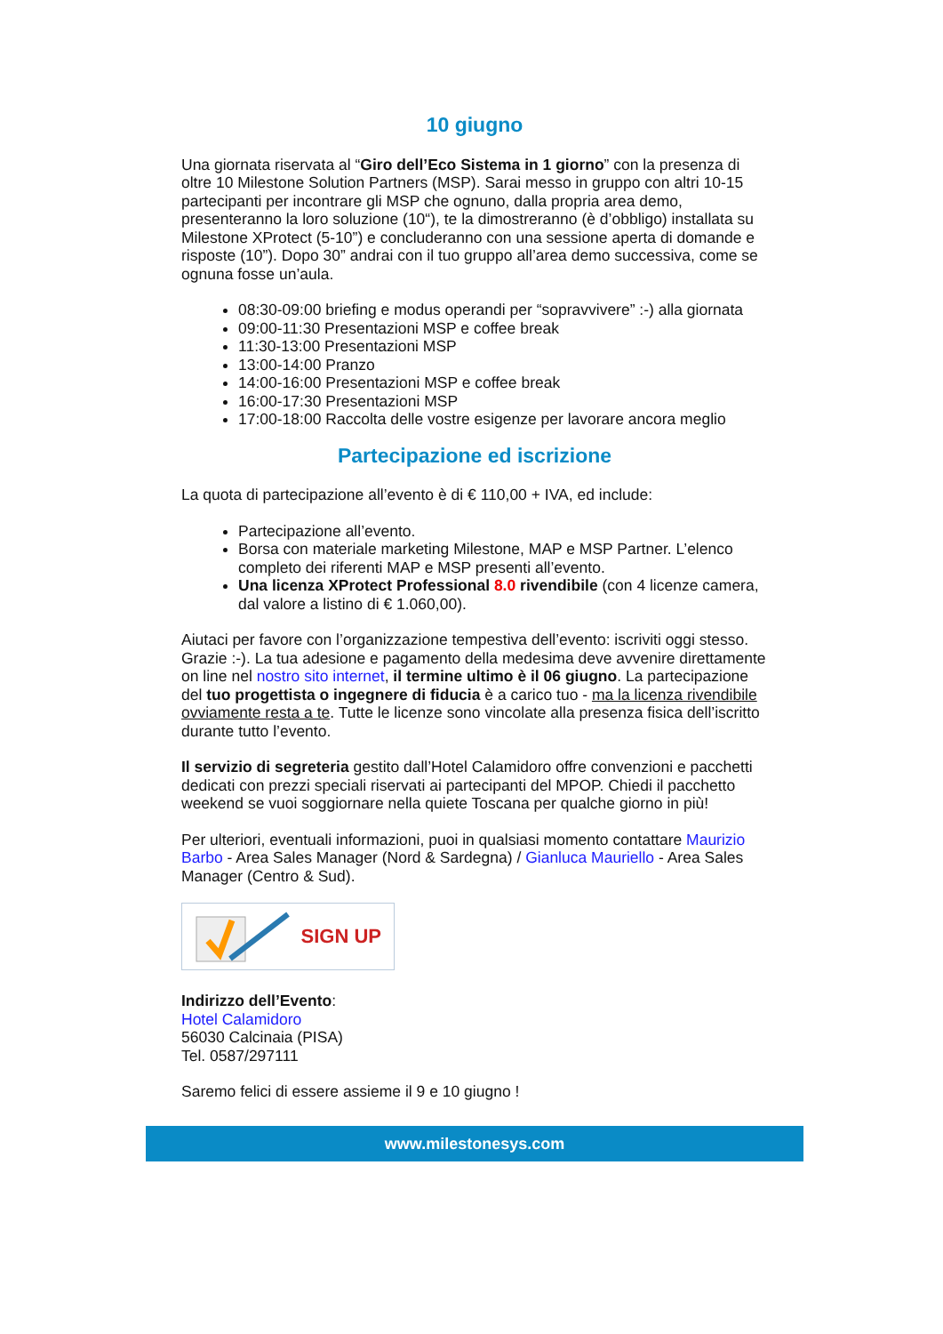10 giugno
Una giornata riservata al “Giro dell’Eco Sistema in 1 giorno” con la presenza di oltre 10 Milestone Solution Partners (MSP). Sarai messo in gruppo con altri 10-15 partecipanti per incontrare gli MSP che ognuno, dalla propria area demo, presenteranno la loro soluzione (10“), te la dimostreranno (è d’obbligo) installata su Milestone XProtect (5-10”) e concluderanno con una sessione aperta di domande e risposte (10”). Dopo 30” andrai con il tuo gruppo all’area demo successiva, come se ognuna fosse un’aula.
08:30-09:00 briefing e modus operandi per “sopravvivere” :-) alla giornata
09:00-11:30 Presentazioni MSP e coffee break
11:30-13:00 Presentazioni MSP
13:00-14:00 Pranzo
14:00-16:00 Presentazioni MSP e coffee break
16:00-17:30 Presentazioni MSP
17:00-18:00 Raccolta delle vostre esigenze per lavorare ancora meglio
Partecipazione ed iscrizione
La quota di partecipazione all’evento è di € 110,00 + IVA, ed include:
Partecipazione all’evento.
Borsa con materiale marketing Milestone, MAP e MSP Partner. L’elenco completo dei riferenti MAP e MSP presenti all’evento.
Una licenza XProtect Professional 8.0 rivendibile (con 4 licenze camera, dal valore a listino di € 1.060,00).
Aiutaci per favore con l’organizzazione tempestiva dell’evento: iscriviti oggi stesso. Grazie :-). La tua adesione e pagamento della medesima deve avvenire direttamente on line nel nostro sito internet, il termine ultimo è il 06 giugno. La partecipazione del tuo progettista o ingegnere di fiducia è a carico tuo - ma la licenza rivendibile ovviamente resta a te. Tutte le licenze sono vincolate alla presenza fisica dell’iscritto durante tutto l’evento.
Il servizio di segreteria gestito dall’Hotel Calamidoro offre convenzioni e pacchetti dedicati con prezzi speciali riservati ai partecipanti del MPOP. Chiedi il pacchetto weekend se vuoi soggiornare nella quiete Toscana per qualche giorno in più!
Per ulteriori, eventuali informazioni, puoi in qualsiasi momento contattare Maurizio Barbo - Area Sales Manager (Nord & Sardegna) / Gianluca Mauriello - Area Sales Manager (Centro & Sud).
SIGN UP
Indirizzo dell’Evento:
Hotel Calamidoro
56030 Calcinaia (PISA)
Tel. 0587/297111
Saremo felici di essere assieme il 9 e 10 giugno !
www.milestonesys.com